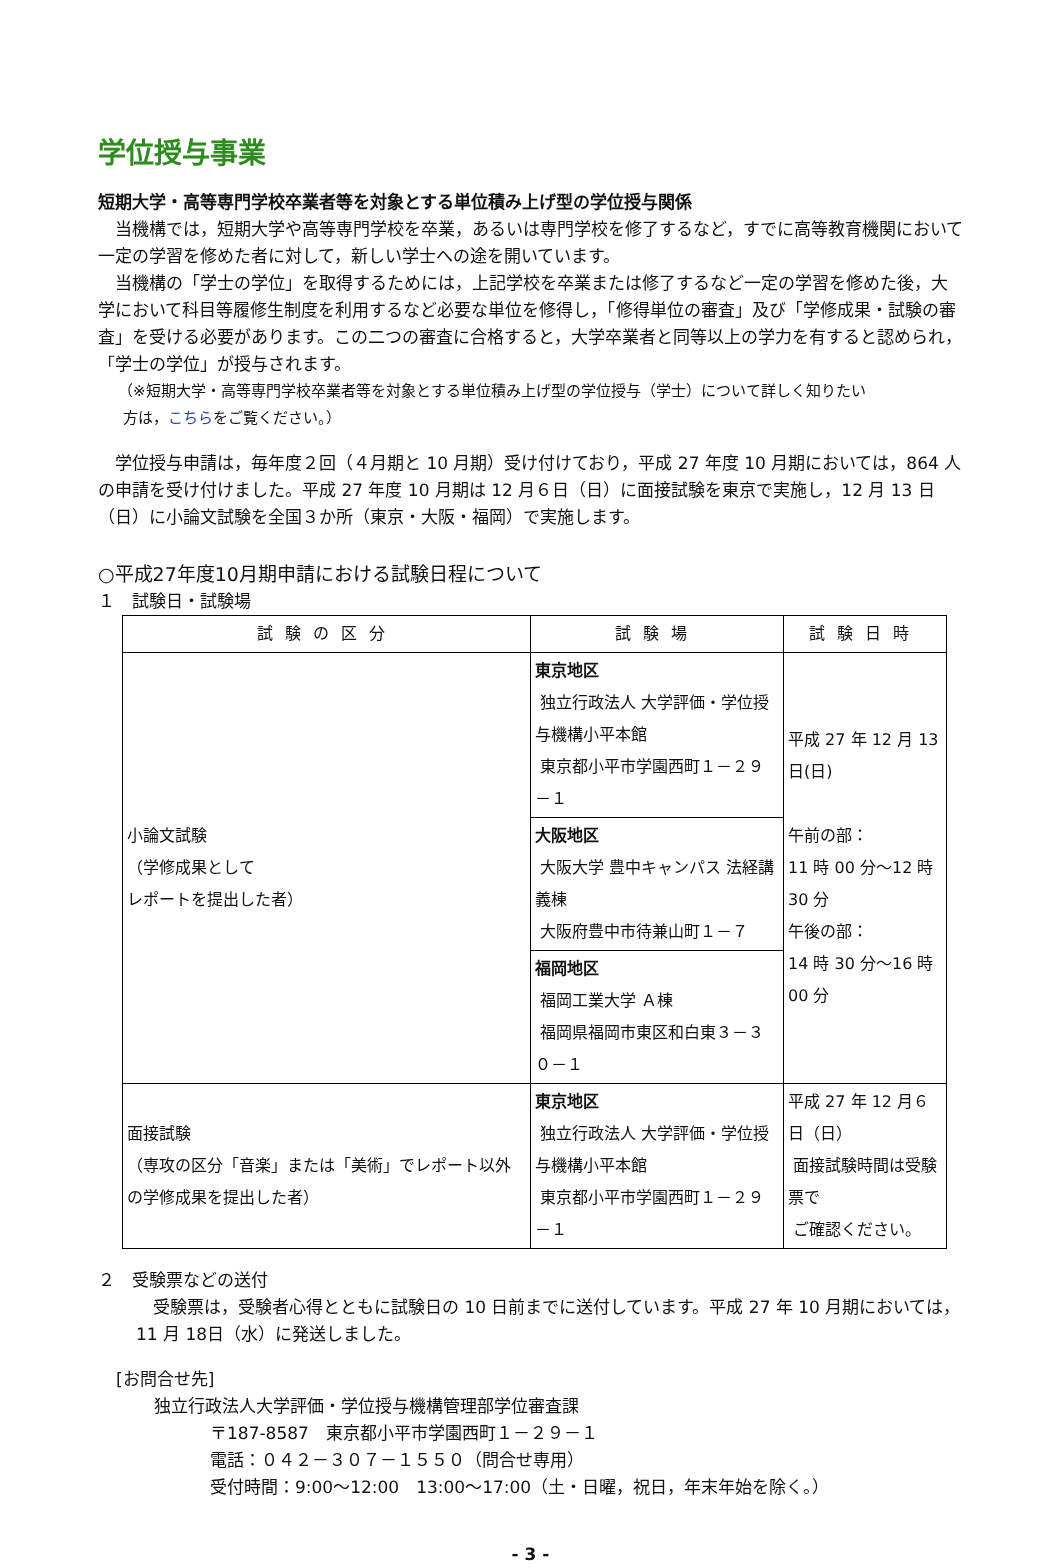学位授与事業
短期大学・高等専門学校卒業者等を対象とする単位積み上げ型の学位授与関係
当機構では，短期大学や高等専門学校を卒業，あるいは専門学校を修了するなど，すでに高等教育機関において一定の学習を修めた者に対して，新しい学士への途を開いています。
当機構の「学士の学位」を取得するためには，上記学校を卒業または修了するなど一定の学習を修めた後，大学において科目等履修生制度を利用するなど必要な単位を修得し，「修得単位の審査」及び「学修成果・試験の審査」を受ける必要があります。この二つの審査に合格すると，大学卒業者と同等以上の学力を有すると認められ，「学士の学位」が授与されます。
（※短期大学・高等専門学校卒業者等を対象とする単位積み上げ型の学位授与（学士）について詳しく知りたい
方は，こちらをご覧ください。）
学位授与申請は，毎年度２回（４月期と 10 月期）受け付けており，平成 27 年度 10 月期においては，864 人の申請を受け付けました。平成 27 年度 10 月期は 12 月６日（日）に面接試験を東京で実施し，12 月 13 日（日）に小論文試験を全国３か所（東京・大阪・福岡）で実施します。
○平成27年度10月期申請における試験日程について
１　試験日・試験場
| 試験の区分 | 試験場 | 試験日時 |
| --- | --- | --- |
| 小論文試験 （学修成果として レポートを提出した者） | 東京地区 独立行政法人 大学評価・学位授与機構小平本館 東京都小平市学園西町１－２９－１ | 平成 27 年 12 月 13 日(日) 午前の部： 11 時 00 分～12 時 30 分 午後の部： 14 時 30 分～16 時 00 分 |
| | 大阪地区 大阪大学 豊中キャンパス 法経講義棟 大阪府豊中市待兼山町１－７ | |
| | 福岡地区 福岡工業大学 Ａ棟 福岡県福岡市東区和白東３－３０－１ | |
| 面接試験 （専攻の区分「音楽」または「美術」でレポート以外の学修成果を提出した者） | 東京地区 独立行政法人 大学評価・学位授与機構小平本館 東京都小平市学園西町１－２９－１ | 平成 27 年 12 月６日（日） 面接試験時間は受験票で ご確認ください。 |
２　受験票などの送付
受験票は，受験者心得とともに試験日の 10 日前までに送付しています。平成 27 年 10 月期においては，11 月 18日（水）に発送しました。
[お問合せ先]
独立行政法人大学評価・学位授与機構管理部学位審査課
〒187-8587　東京都小平市学園西町１－２９－１
電話：０４２－３０７－１５５０（問合せ専用）
受付時間：9:00～12:00　13:00～17:00（土・日曜，祝日，年末年始を除く。）
- 3 -